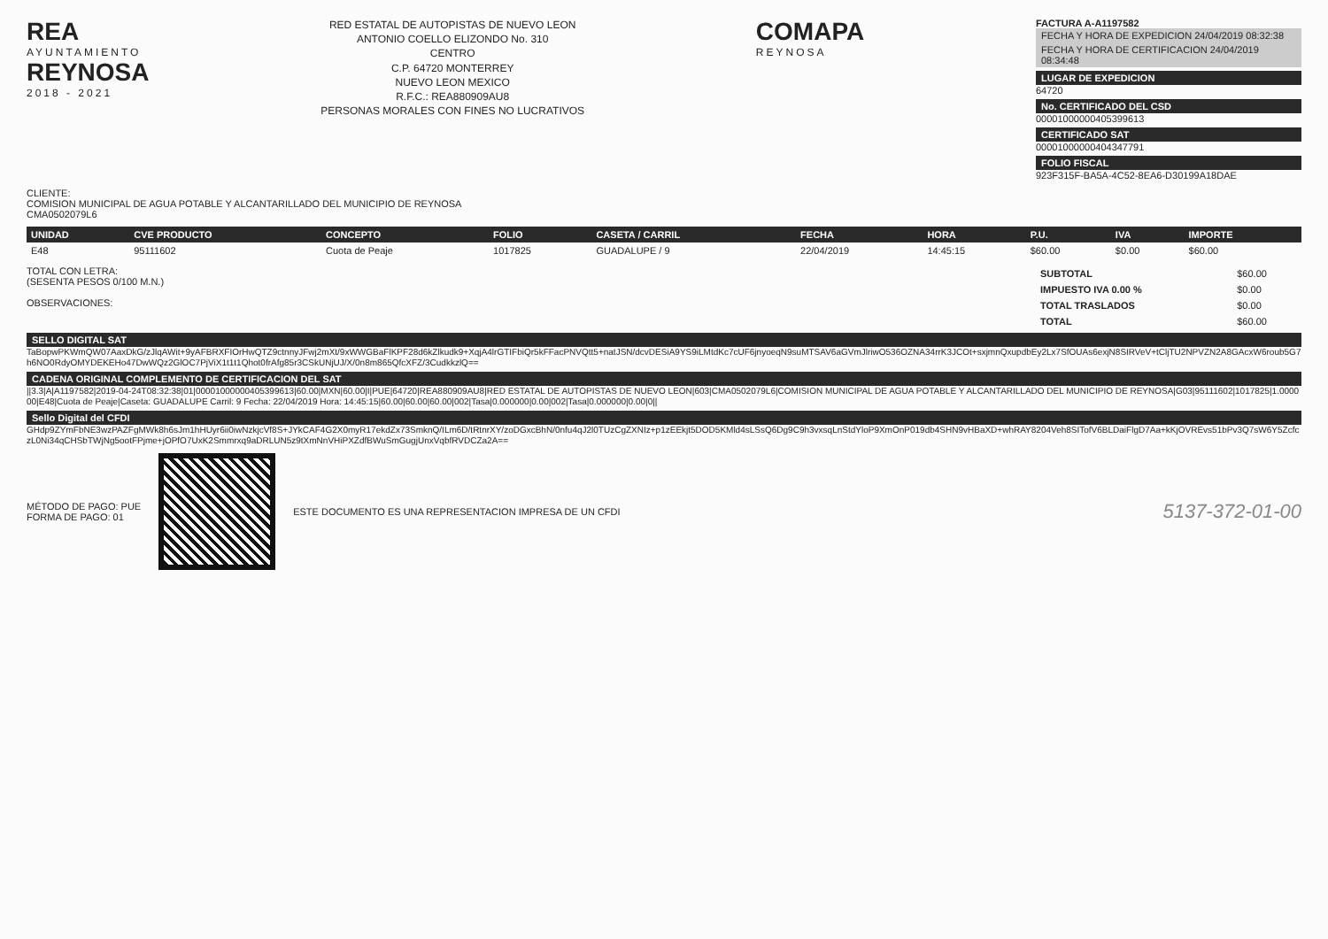REA
AYUNTAMIENTO
REYNOSA
2018 - 2021
RED ESTATAL DE AUTOPISTAS DE NUEVO LEON
ANTONIO COELLO ELIZONDO No. 310
CENTRO
C.P. 64720 MONTERREY
NUEVO LEON MEXICO
R.F.C.: REA880909AU8
PERSONAS MORALES CON FINES NO LUCRATIVOS
COMAPA
REYNOSA
FACTURA A-A1197582
FECHA Y HORA DE EXPEDICION 24/04/2019 08:32:38
FECHA Y HORA DE CERTIFICACION 24/04/2019 08:34:48
LUGAR DE EXPEDICION
64720
No. CERTIFICADO DEL CSD
00001000000405399613
CERTIFICADO SAT
00001000000404347791
FOLIO FISCAL
923F315F-BA5A-4C52-8EA6-D30199A18DAE
CLIENTE:
COMISION MUNICIPAL DE AGUA POTABLE Y ALCANTARILLADO DEL MUNICIPIO DE REYNOSA
CMA0502079L6
| UNIDAD | CVE PRODUCTO | CONCEPTO | FOLIO | CASETA / CARRIL | FECHA | HORA | P.U. | IVA | IMPORTE |
| --- | --- | --- | --- | --- | --- | --- | --- | --- | --- |
| E48 | 95111602 | Cuota de Peaje | 1017825 | GUADALUPE / 9 | 22/04/2019 | 14:45:15 | $60.00 | $0.00 | $60.00 |
TOTAL CON LETRA:
(SESENTA PESOS 0/100 M.N.)
OBSERVACIONES:
| SUBTOTAL | $60.00 |
| IMPUESTO IVA 0.00 % | $0.00 |
| TOTAL TRASLADOS | $0.00 |
| TOTAL | $60.00 |
SELLO DIGITAL SAT
TaBopwPKWmQW07AaxDkG/zJlqAWit+9yAFBRXFIOrHwQTZ9ctnnyJFwj2mXt/9xWWGBaFlKPF28d6kZlkudk9+XqjA4lrGTIFbiQr5kFFacPNVQtt5+natJSN/dcvDESiA9YS9iLMtdKc7cUF6jnyoeqN9suMTSAV6aGVmJlriwO536OZNA34rrK3JCOt+sxjmnQxupdbEy2Lx7SfOUAs6exjN8SIRVeV+tCljTU2NPVZN2A8GAcxW6roub5G7h6NO0RdyOMYDEKEHo47DwWQz2GlOC7PjViX1t1t1Qhot0frAfg85r3CSkUNjUJ/X/0n8m865QfcXFZ/3CudkkzlQ==
CADENA ORIGINAL COMPLEMENTO DE CERTIFICACION DEL SAT
||3.3|A|A1197582|2019-04-24T08:32:38|01|00001000000405399613|60.00|MXN|60.00|I|PUE|64720|REA880909AU8|RED ESTATAL DE AUTOPISTAS DE NUEVO LEON|603|CMA0502079L6|COMISION MUNICIPAL DE AGUA POTABLE Y ALCANTARILLADO DEL MUNICIPIO DE REYNOSA|G03|95111602|1017825|1.000000|E48|Cuota de Peaje|Caseta: GUADALUPE Carril: 9 Fecha: 22/04/2019 Hora: 14:45:15|60.00|60.00|60.00|002|Tasa|0.000000|0.00|002|Tasa|0.000000|0.00|0||
Sello Digital del CFDI
GHdp9ZYmFbNE3wzPAZFgMWk8h6sJm1hHUyr6ii0iwNzkjcVf8S+JYkCAF4G2X0myR17ekdZx73SmknQ/ILm6D/tRtnrXY/zoDGxcBhN/0nfu4qJ2l0TUzCgZXNIz+p1zEEkjt5DOD5KMld4sLSsQ6Dg9C9h3vxsqLnStdYloP9XmOnP019db4SHN9vHBaXD+whRAY8204Veh8SITofV6BLDaiFlgD7Aa+kKjOVREvs51bPv3Q7sW6Y5ZcfczL0Ni34qCHSbTWjNg5ootFPjme+jOPfO7UxK2Smmrxq9aDRLUN5z9tXmNnVHiPXZdfBWuSmGugjUnxVqbfRVDCZa2A==
MÉTODO DE PAGO: PUE
FORMA DE PAGO: 01
ESTE DOCUMENTO ES UNA REPRESENTACION IMPRESA DE UN CFDI
5137-372-01-00